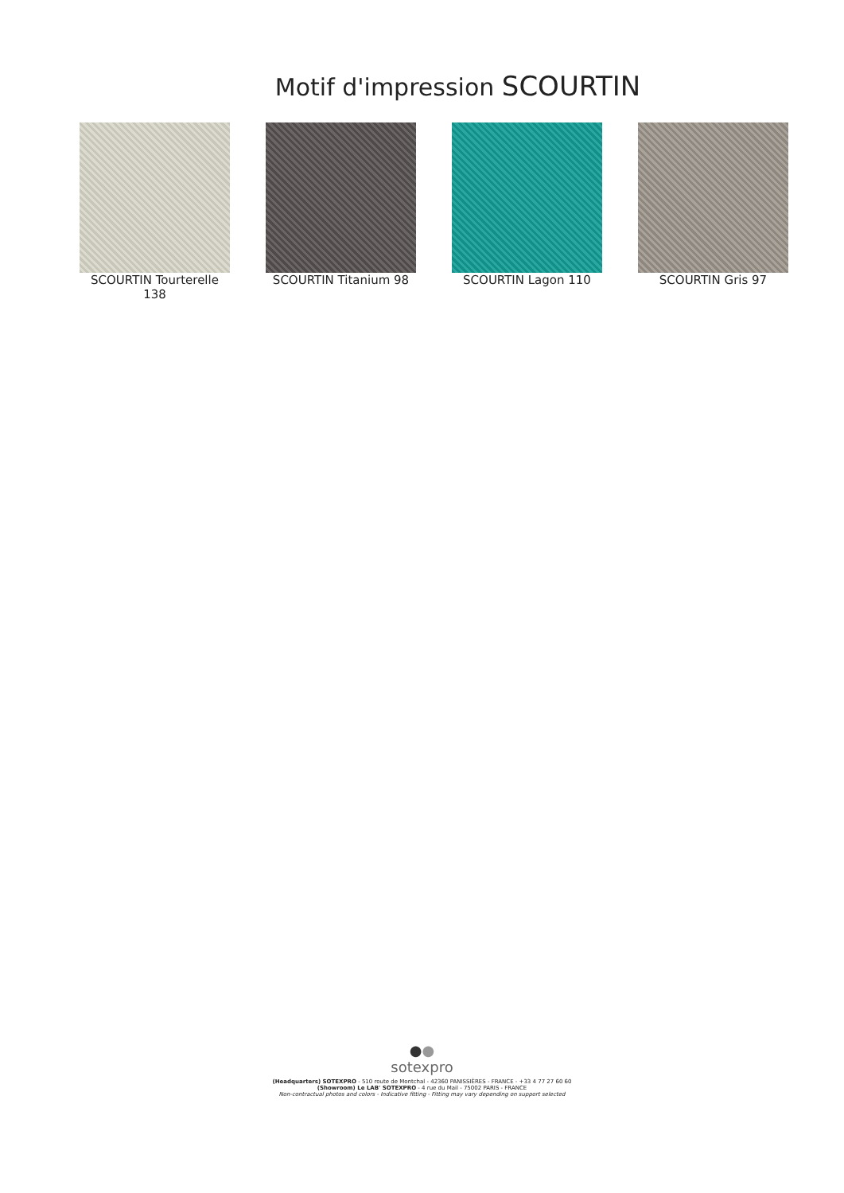Motif d'impression SCOURTIN
SCOURTIN Tourterelle 138
SCOURTIN Titanium 98 SCOURTIN Lagon 110 SCOURTIN Gris 97
●●
sotexpro
(Headquarters) SOTEXPRO - 510 route de Montchal - 42360 PANISSIÈRES - FRANCE - +33 4 77 27 60 60
(Showroom) Le LAB' SOTEXPRO - 4 rue du Mail - 75002 PARIS - FRANCE
Non-contractual photos and colors - Indicative fitting - Fitting may vary depending on support selected